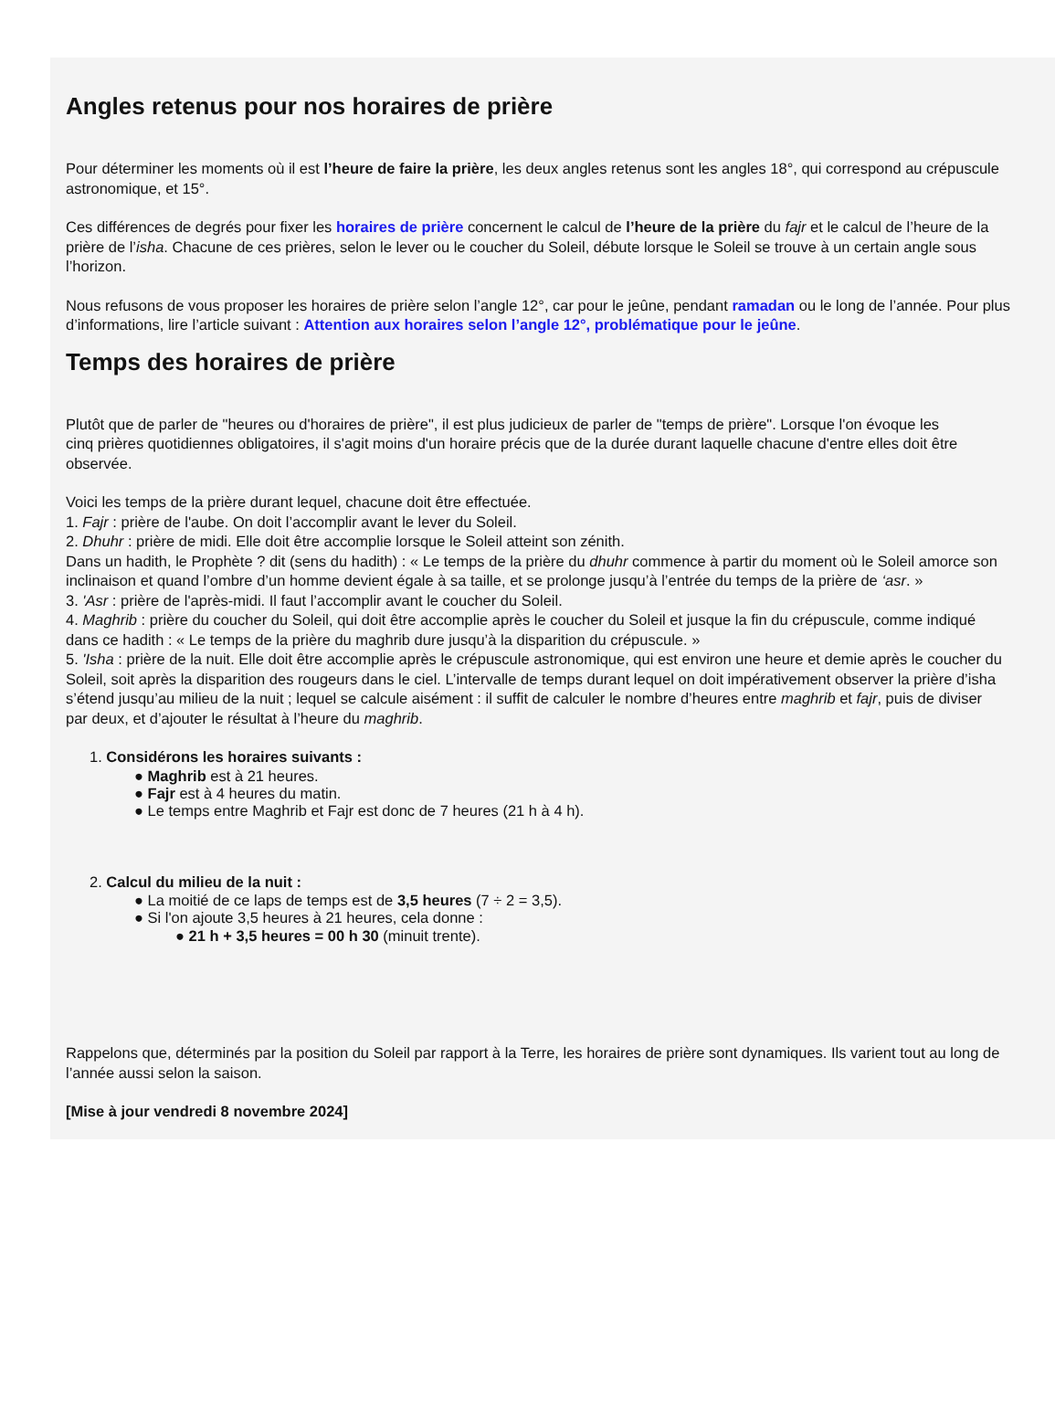Angles retenus pour nos horaires de prière
Pour déterminer les moments où il est l’heure de faire la prière, les deux angles retenus sont les angles 18°, qui correspond au crépuscule
astronomique, et 15°.
Ces différences de degrés pour fixer les horaires de prière concernent le calcul de l’heure de la prière du fajr et le calcul de l’heure de la
prière de l’isha. Chacune de ces prières, selon le lever ou le coucher du Soleil, débute lorsque le Soleil se trouve à un certain angle sous
l’horizon.
Nous refusons de vous proposer les horaires de prière selon l’angle 12°, car pour le jeûne, pendant ramadan ou le long de l’année. Pour plus
d’informations, lire l’article suivant : Attention aux horaires selon l’angle 12°, problématique pour le jeûne.
Temps des horaires de prière
Plutôt que de parler de "heures ou d'horaires de prière", il est plus judicieux de parler de "temps de prière". Lorsque l'on évoque les
cinq prières quotidiennes obligatoires, il s'agit moins d'un horaire précis que de la durée durant laquelle chacune d'entre elles doit être
observée.
Voici les temps de la prière durant lequel, chacune doit être effectuée.
1. Fajr : prière de l'aube. On doit l’accomplir avant le lever du Soleil.
2. Dhuhr : prière de midi. Elle doit être accomplie lorsque le Soleil atteint son zénith.
Dans un hadith, le Prophète ? dit (sens du hadith) : « Le temps de la prière du dhuhr commence à partir du moment où le Soleil amorce son
inclinaison et quand l’ombre d’un homme devient égale à sa taille, et se prolonge jusqu’à l’entrée du temps de la prière de ‘asr. »
3. 'Asr : prière de l'après-midi. Il faut l’accomplir avant le coucher du Soleil.
4. Maghrib : prière du coucher du Soleil, qui doit être accomplie après le coucher du Soleil et jusque la fin du crépuscule, comme indiqué
dans ce hadith : « Le temps de la prière du maghrib dure jusqu’à la disparition du crépuscule. »
5. 'Isha : prière de la nuit. Elle doit être accomplie après le crépuscule astronomique, qui est environ une heure et demie après le coucher du
Soleil, soit après la disparition des rougeurs dans le ciel. L’intervalle de temps durant lequel on doit impérativement observer la prière d’isha
s’étend jusqu’au milieu de la nuit ; lequel se calcule aisément : il suffit de calculer le nombre d’heures entre maghrib et fajr, puis de diviser
par deux, et d’ajouter le résultat à l’heure du maghrib.
1. Considérons les horaires suivants :
● Maghrib est à 21 heures.
● Fajr est à 4 heures du matin.
● Le temps entre Maghrib et Fajr est donc de 7 heures (21 h à 4 h).
2. Calcul du milieu de la nuit :
● La moitié de ce laps de temps est de 3,5 heures (7 ÷ 2 = 3,5).
● Si l'on ajoute 3,5 heures à 21 heures, cela donne :
● 21 h + 3,5 heures = 00 h 30 (minuit trente).
Rappelons que, déterminés par la position du Soleil par rapport à la Terre, les horaires de prière sont dynamiques. Ils varient tout au long de
l’année aussi selon la saison.
[Mise à jour vendredi 8 novembre 2024]